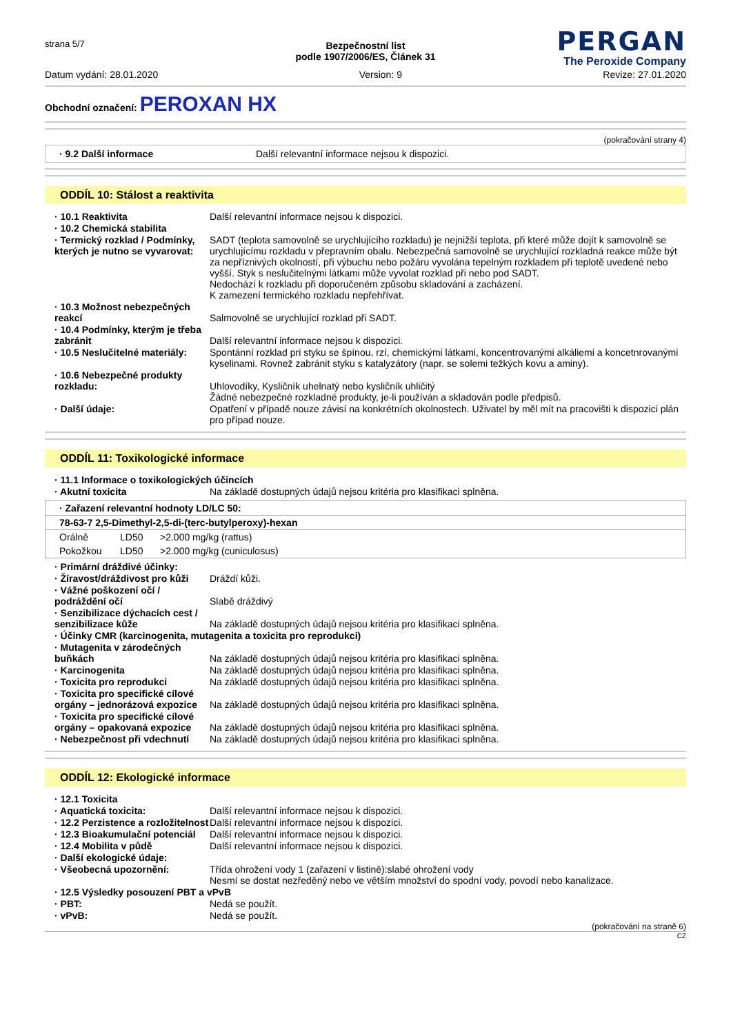strana 5/7
PERGAN
The Peroxide Company
Bezpečnostní list
podle 1907/2006/ES, Článek 31
Datum vydání: 28.01.2020 Version: 9 Revize: 27.01.2020
Obchodní označení: PEROXAN HX
(pokračování strany 4)
· 9.2 Další informace Další relevantní informace nejsou k dispozici.
ODDÍL 10: Stálost a reaktivita
| · 10.1 Reaktivita | Další relevantní informace nejsou k dispozici. |
| · 10.2 Chemická stabilita | |
| · Termický rozklad / Podmínky, kterých je nutno se vyvarovat: | SADT (teplota samovolně se urychlujícího rozkladu) je nejnižší teplota, při které může dojít k samovolně se urychlujícímu rozkladu v přepravním obalu. Nebezpečná samovolně se urychlující rozkladná reakce může být za nepříznivých okolností, při výbuchu nebo požáru vyvolána tepelným rozkladem při teplotě uvedené nebo vyšší. Styk s neslučitelnými látkami může vyvolat rozklad při nebo pod SADT. Nedochází k rozkladu při doporučeném způsobu skladování a zacházení. K zamezení termického rozkladu nepřehřívat. |
| · 10.3 Možnost nebezpečných reakcí | Salmovolně se urychlující rozklad při SADT. |
| · 10.4 Podmínky, kterým je třeba zabránit | Další relevantní informace nejsou k dispozici. |
| · 10.5 Neslučitelné materiály: | Spontánní rozklad pri styku se špínou, rzí, chemickými látkami, koncentrovanými alkáliemi a koncetnrovanými kyselinami. Rovnež zabránit styku s katalyzátory (napr. se solemi težkých kovu a aminy). |
| · 10.6 Nebezpečné produkty rozkladu: | Uhlovodíky, Kysličník uhelnatý nebo kysličník uhličitý Žádné nebezpečné rozkladné produkty, je-li používán a skladován podle předpisů. |
| · Další údaje: | Opatření v případě nouze závisí na konkrétních okolnostech. Uživatel by měl mít na pracovišti k dispozici plán pro případ nouze. |
ODDÍL 11: Toxikologické informace
| · 11.1 Informace o toxikologických účincích | |
| · Akutní toxicita | Na základě dostupných údajů nejsou kritéria pro klasifikaci splněna. |
| · Zařazení relevantní hodnoty LD/LC 50: | | |
| --- | --- | --- |
| 78-63-7 2,5-Dimethyl-2,5-di-(terc-butylperoxy)-hexan | | |
| Orálně | LD50 | >2.000 mg/kg (rattus) |
| Pokožkou | LD50 | >2.000 mg/kg (cuniculosus) |
| · Primární dráždivé účinky: | |
| · Žíravost/dráždivost pro kůži | Dráždí kůži. |
| · Vážné poškození očí / podráždění očí | Slabě dráždivý |
| · Senzibilizace dýchacích cest / senzibilizace kůže | Na základě dostupných údajů nejsou kritéria pro klasifikaci splněna. |
| · Účinky CMR (karcinogenita, mutagenita a toxicita pro reprodukci) | |
| · Mutagenita v zárodečných buňkách | Na základě dostupných údajů nejsou kritéria pro klasifikaci splněna. |
| · Karcinogenita | Na základě dostupných údajů nejsou kritéria pro klasifikaci splněna. |
| · Toxicita pro reprodukci | Na základě dostupných údajů nejsou kritéria pro klasifikaci splněna. |
| · Toxicita pro specifické cílové orgány – jednorázová expozice | Na základě dostupných údajů nejsou kritéria pro klasifikaci splněna. |
| · Toxicita pro specifické cílové orgány – opakovaná expozice | Na základě dostupných údajů nejsou kritéria pro klasifikaci splněna. |
| · Nebezpečnost při vdechnutí | Na základě dostupných údajů nejsou kritéria pro klasifikaci splněna. |
ODDÍL 12: Ekologické informace
| · 12.1 Toxicita | |
| · Aquatická toxicita: | Další relevantní informace nejsou k dispozici. |
| · 12.2 Perzistence a rozložitelnost | Další relevantní informace nejsou k dispozici. |
| · 12.3 Bioakumulační potenciál | Další relevantní informace nejsou k dispozici. |
| · 12.4 Mobilita v půdě | Další relevantní informace nejsou k dispozici. |
| · Další ekologické údaje: | |
| · Všeobecná upozornění: | Třída ohrožení vody 1 (zařazení v listině):slabé ohrožení vody Nesmí se dostat nezředěný nebo ve větším množství do spodní vody, povodí nebo kanalizace. |
| · 12.5 Výsledky posouzení PBT a vPvB | |
| · PBT: | Nedá se použít. |
| · vPvB: | Nedá se použít. |
(pokračování na straně 6)
CZ